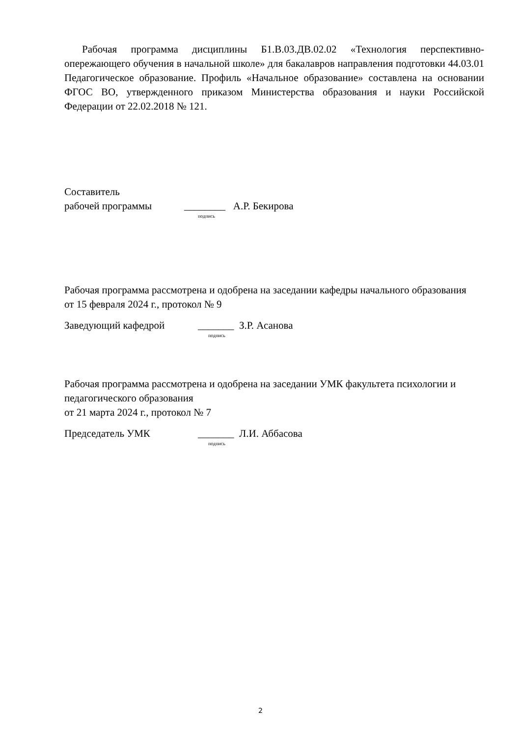Рабочая программа дисциплины Б1.В.03.ДВ.02.02 «Технология перспективно-опережающего обучения в начальной школе» для бакалавров направления подготовки 44.03.01 Педагогическое образование. Профиль «Начальное образование» составлена на основании ФГОС ВО, утвержденного приказом Министерства образования и науки Российской Федерации от 22.02.2018 № 121.
Составитель
рабочей программы ________ А.Р. Бекирова
подпись
Рабочая программа рассмотрена и одобрена на заседании кафедры начального образования
от 15 февраля 2024 г., протокол № 9
Заведующий кафедрой _______ З.Р. Асанова
подпись
Рабочая программа рассмотрена и одобрена на заседании УМК факультета психологии и педагогического образования
от 21 марта 2024 г., протокол № 7
Председатель УМК _______ Л.И. Аббасова
подпись
2